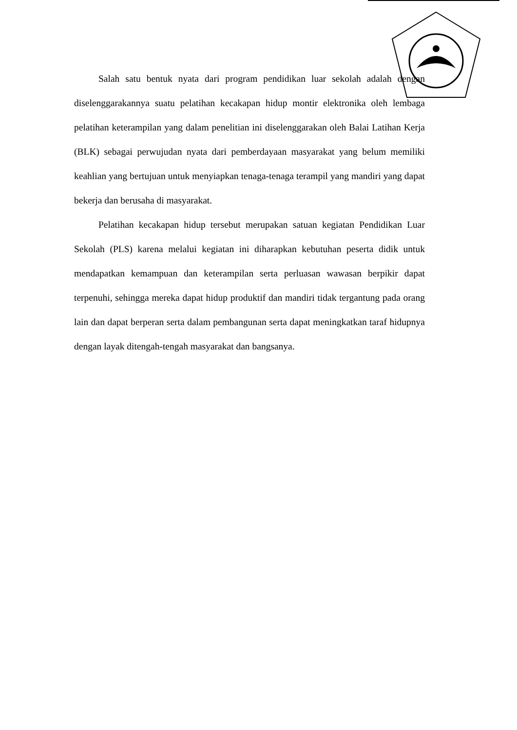Salah satu bentuk nyata dari program pendidikan luar sekolah adalah dengan diselenggarakannya suatu pelatihan kecakapan hidup montir elektronika oleh lembaga pelatihan keterampilan yang dalam penelitian ini diselenggarakan oleh Balai Latihan Kerja (BLK) sebagai perwujudan nyata dari pemberdayaan masyarakat yang belum memiliki keahlian yang bertujuan untuk menyiapkan tenaga-tenaga terampil yang mandiri yang dapat bekerja dan berusaha di masyarakat.
Pelatihan kecakapan hidup tersebut merupakan satuan kegiatan Pendidikan Luar Sekolah (PLS) karena melalui kegiatan ini diharapkan kebutuhan peserta didik untuk mendapatkan kemampuan dan keterampilan serta perluasan wawasan berpikir dapat terpenuhi, sehingga mereka dapat hidup produktif dan mandiri tidak tergantung pada orang lain dan dapat berperan serta dalam pembangunan serta dapat meningkatkan taraf hidupnya dengan layak ditengah-tengah masyarakat dan bangsanya.